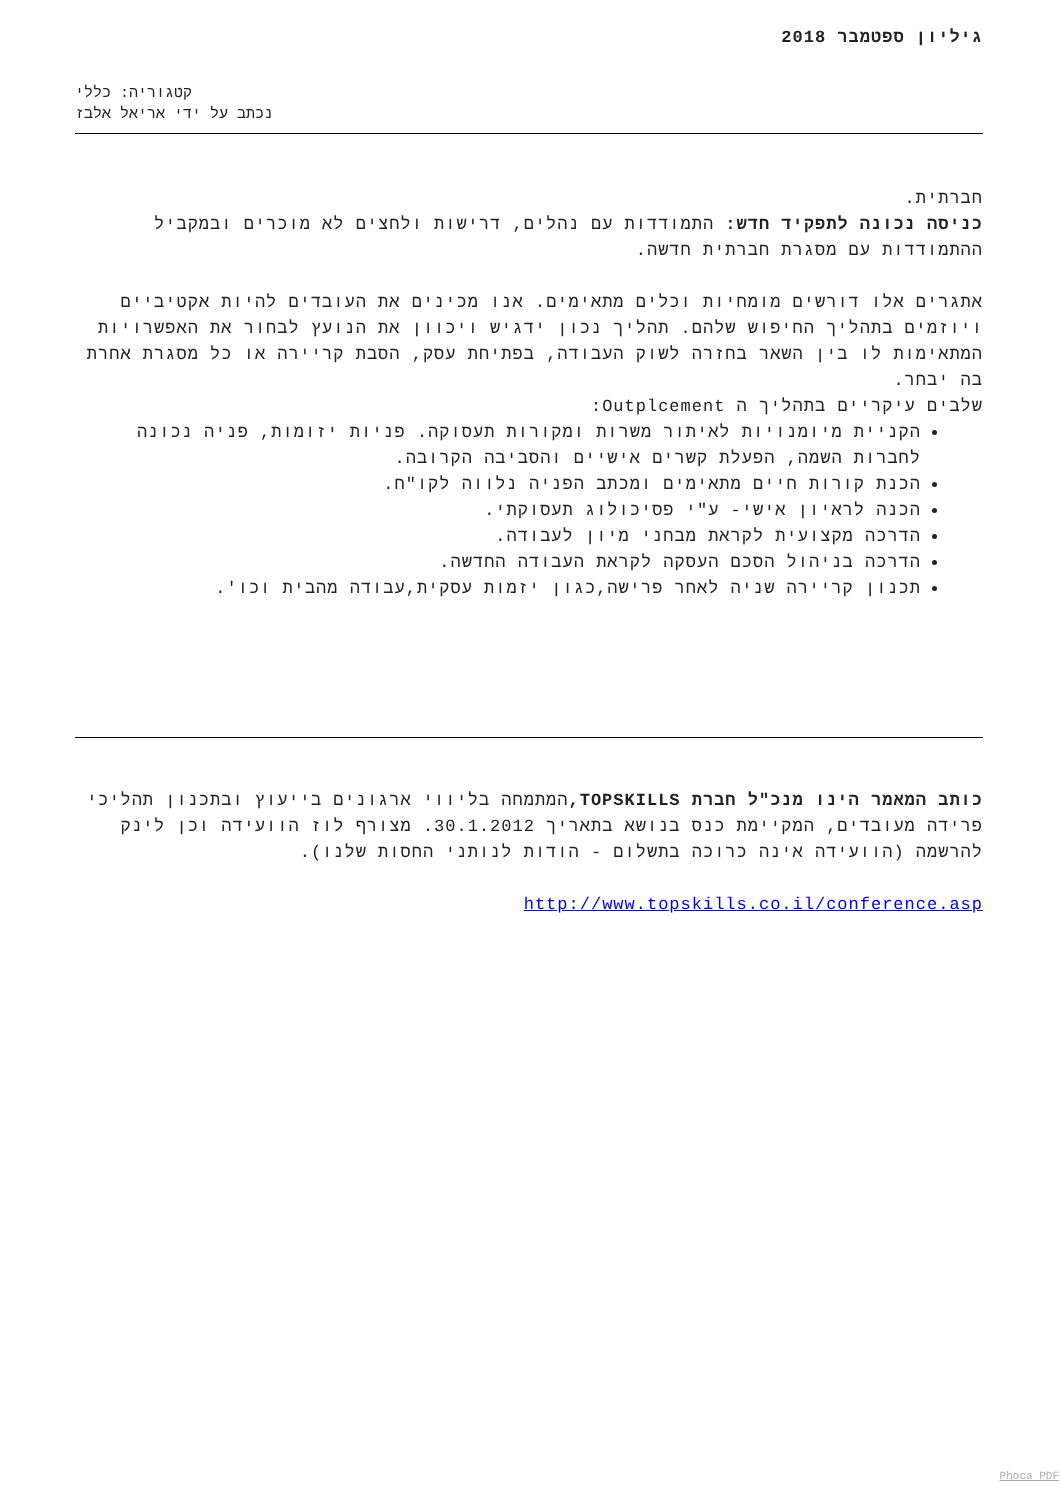גיליון ספטמבר 2018
קטגוריה: כללי
נכתב על ידי אריאל אלבז
חברתית.
כניסה נכונה לתפקיד חדש: התמודדות עם נהלים, דרישות ולחצים לא מוכרים ובמקביל ההתמודדות עם מסגרת חברתית חדשה.
אתגרים אלו דורשים מומחיות וכלים מתאימים. אנו מכינים את העובדים להיות אקטיביים ויוזמים בתהליך החיפוש שלהם. תהליך נכון ידגיש ויכוון את הנועץ לבחור את האפשרויות המתאימות לו בין השאר בחזרה לשוק העבודה, בפתיחת עסק, הסבת קריירה או כל מסגרת אחרת בה יבחר.
שלבים עיקריים בתהליך ה Outplcement:
הקניית מיומנויות לאיתור משרות ומקורות תעסוקה. פניות יזומות, פניה נכונה לחברות השמה, הפעלת קשרים אישיים והסביבה הקרובה.
הכנת קורות חיים מתאימים ומכתב הפניה נלווה לקו"ח.
הכנה לראיון אישי- ע"י פסיכולוג תעסוקתי.
הדרכה מקצועית לקראת מבחני מיון לעבודה.
הדרכה בניהול הסכם העסקה לקראת העבודה החדשה.
תכנון קריירה שניה לאחר פרישה,כגון יזמות עסקית,עבודה מהבית וכו'.
כותב המאמר הינו מנכ"ל חברת TOPSKILLS, המתמחה בליווי ארגונים בייעוץ ובתכנון תהליכי פרידה מעובדים, המקיימת כנס בנושא בתאריך 30.1.2012. מצורף לוז הוועידה וכן לינק להרשמה (הוועידה אינה כרוכה בתשלום - הודות לנותני החסות שלנו).
http://www.topskills.co.il/conference.asp
Phoca PDF